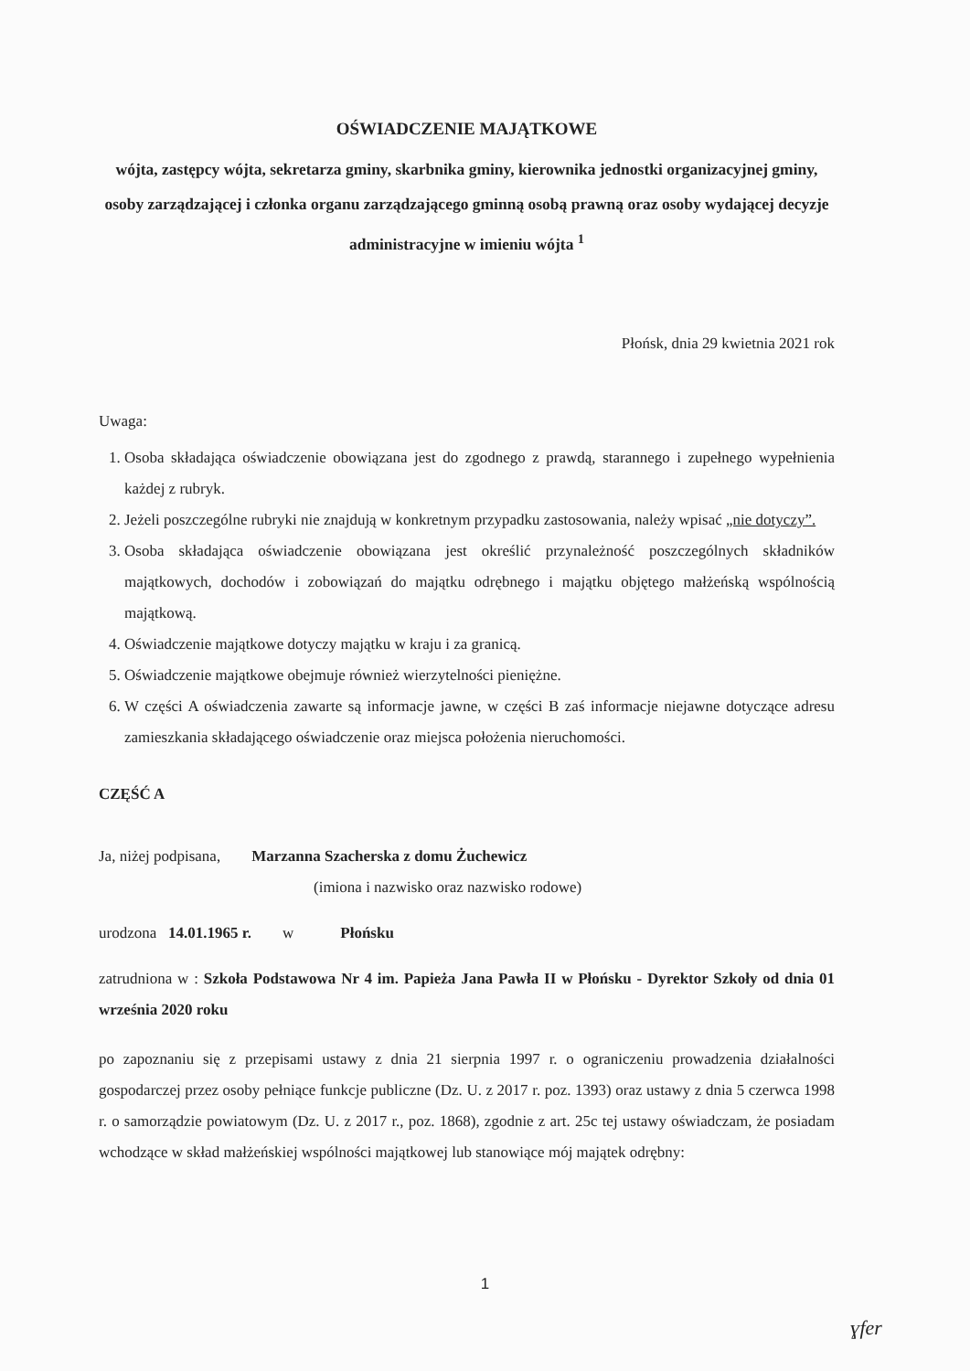OŚWIADCZENIE MAJĄTKOWE
wójta, zastępcy wójta, sekretarza gminy, skarbnika gminy, kierownika jednostki organizacyjnej gminy, osoby zarządzającej i członka organu zarządzającego gminną osobą prawną oraz osoby wydającej decyzje administracyjne w imieniu wójta <sup>1</sup>
Płońsk, dnia 29 kwietnia 2021 rok
Uwaga:
1. Osoba składająca oświadczenie obowiązana jest do zgodnego z prawdą, starannego i zupełnego wypełnienia każdej z rubryk.
2. Jeżeli poszczególne rubryki nie znajdują w konkretnym przypadku zastosowania, należy wpisać „nie dotyczy”.
3. Osoba składająca oświadczenie obowiązana jest określić przynależność poszczególnych składników majątkowych, dochodów i zobowiązań do majątku odrębnego i majątku objętego małżeńską wspólnością majątkową.
4. Oświadczenie majątkowe dotyczy majątku w kraju i za granicą.
5. Oświadczenie majątkowe obejmuje również wierzytelności pieniężne.
6. W części A oświadczenia zawarte są informacje jawne, w części B zaś informacje niejawne dotyczące adresu zamieszkania składającego oświadczenie oraz miejsca położenia nieruchomości.
CZĘŚĆ A
Ja, niżej podpisana, Marzanna Szacherska z domu Żuchewicz
(imiona i nazwisko oraz nazwisko rodowe)
urodzona 14.01.1965 r. w Płońsku
zatrudniona w : Szkoła Podstawowa Nr 4 im. Papieża Jana Pawła II w Płońsku - Dyrektor Szkoły od dnia 01 września 2020 roku
po zapoznaniu się z przepisami ustawy z dnia 21 sierpnia 1997 r. o ograniczeniu prowadzenia działalności gospodarczej przez osoby pełniące funkcje publiczne (Dz. U. z 2017 r. poz. 1393) oraz ustawy z dnia 5 czerwca 1998 r. o samorządzie powiatowym (Dz. U. z 2017 r., poz. 1868), zgodnie z art. 25c tej ustawy oświadczam, że posiadam wchodzące w skład małżeńskiej wspólności majątkowej lub stanowiące mój majątek odrębny:
1
ɣfer